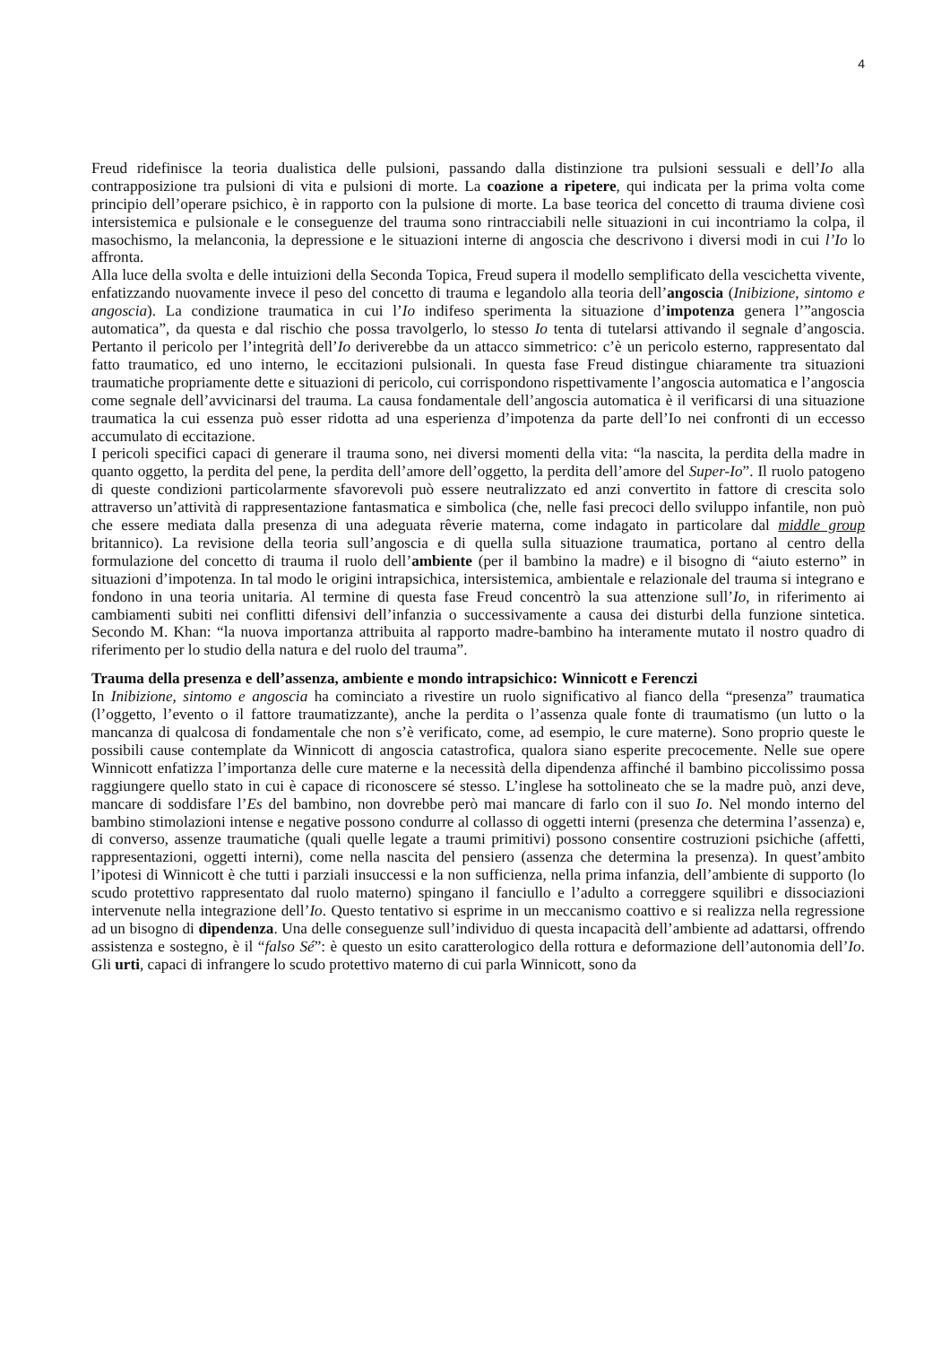4
Freud ridefinisce la teoria dualistica delle pulsioni, passando dalla distinzione tra pulsioni sessuali e dell’Io alla contrapposizione tra pulsioni di vita e pulsioni di morte. La coazione a ripetere, qui indicata per la prima volta come principio dell’operare psichico, è in rapporto con la pulsione di morte. La base teorica del concetto di trauma diviene così intersistemica e pulsionale e le conseguenze del trauma sono rintracciabili nelle situazioni in cui incontriamo la colpa, il masochismo, la melanconia, la depressione e le situazioni interne di angoscia che descrivono i diversi modi in cui l’Io lo affronta.
Alla luce della svolta e delle intuizioni della Seconda Topica, Freud supera il modello semplificato della vescichetta vivente, enfatizzando nuovamente invece il peso del concetto di trauma e legandolo alla teoria dell’angoscia (Inibizione, sintomo e angoscia). La condizione traumatica in cui l’Io indifeso sperimenta la situazione d’impotenza genera l’”angoscia automatica”, da questa e dal rischio che possa travolgerlo, lo stesso Io tenta di tutelarsi attivando il segnale d’angoscia. Pertanto il pericolo per l’integrità dell’Io deriverebbe da un attacco simmetrico: c’è un pericolo esterno, rappresentato dal fatto traumatico, ed uno interno, le eccitazioni pulsionali. In questa fase Freud distingue chiaramente tra situazioni traumatiche propriamente dette e situazioni di pericolo, cui corrispondono rispettivamente l’angoscia automatica e l’angoscia come segnale dell’avvicinarsi del trauma. La causa fondamentale dell’angoscia automatica è il verificarsi di una situazione traumatica la cui essenza può esser ridotta ad una esperienza d’impotenza da parte dell’Io nei confronti di un eccesso accumulato di eccitazione.
I pericoli specifici capaci di generare il trauma sono, nei diversi momenti della vita: “la nascita, la perdita della madre in quanto oggetto, la perdita del pene, la perdita dell’amore dell’oggetto, la perdita dell’amore del Super-Io”. Il ruolo patogeno di queste condizioni particolarmente sfavorevoli può essere neutralizzato ed anzi convertito in fattore di crescita solo attraverso un’attività di rappresentazione fantasmatica e simbolica (che, nelle fasi precoci dello sviluppo infantile, non può che essere mediata dalla presenza di una adeguata rêverie materna, come indagato in particolare dal middle group britannico). La revisione della teoria sull’angoscia e di quella sulla situazione traumatica, portano al centro della formulazione del concetto di trauma il ruolo dell’ambiente (per il bambino la madre) e il bisogno di “aiuto esterno” in situazioni d’impotenza. In tal modo le origini intrapsichica, intersistemica, ambientale e relazionale del trauma si integrano e fondono in una teoria unitaria. Al termine di questa fase Freud concentrò la sua attenzione sull’Io, in riferimento ai cambiamenti subiti nei conflitti difensivi dell’infanzia o successivamente a causa dei disturbi della funzione sintetica. Secondo M. Khan: “la nuova importanza attribuita al rapporto madre-bambino ha interamente mutato il nostro quadro di riferimento per lo studio della natura e del ruolo del trauma”.
Trauma della presenza e dell’assenza, ambiente e mondo intrapsichico: Winnicott e Ferenczi
In Inibizione, sintomo e angoscia ha cominciato a rivestire un ruolo significativo al fianco della “presenza” traumatica (l’oggetto, l’evento o il fattore traumatizzante), anche la perdita o l’assenza quale fonte di traumatismo (un lutto o la mancanza di qualcosa di fondamentale che non s’è verificato, come, ad esempio, le cure materne). Sono proprio queste le possibili cause contemplate da Winnicott di angoscia catastrofica, qualora siano esperite precocemente. Nelle sue opere Winnicott enfatizza l’importanza delle cure materne e la necessità della dipendenza affinché il bambino piccolissimo possa raggiungere quello stato in cui è capace di riconoscere sé stesso. L’inglese ha sottolineato che se la madre può, anzi deve, mancare di soddisfare l’Es del bambino, non dovrebbe però mai mancare di farlo con il suo Io. Nel mondo interno del bambino stimolazioni intense e negative possono condurre al collasso di oggetti interni (presenza che determina l’assenza) e, di converso, assenze traumatiche (quali quelle legate a traumi primitivi) possono consentire costruzioni psichiche (affetti, rappresentazioni, oggetti interni), come nella nascita del pensiero (assenza che determina la presenza). In quest’ambito l’ipotesi di Winnicott è che tutti i parziali insuccessi e la non sufficienza, nella prima infanzia, dell’ambiente di supporto (lo scudo protettivo rappresentato dal ruolo materno) spingano il fanciullo e l’adulto a correggere squilibri e dissociazioni intervenute nella integrazione dell’Io. Questo tentativo si esprime in un meccanismo coattivo e si realizza nella regressione ad un bisogno di dipendenza. Una delle conseguenze sull’individuo di questa incapacità dell’ambiente ad adattarsi, offrendo assistenza e sostegno, è il “falso Sé”: è questo un esito caratterologico della rottura e deformazione dell’autonomia dell’Io. Gli urti, capaci di infrangere lo scudo protettivo materno di cui parla Winnicott, sono da